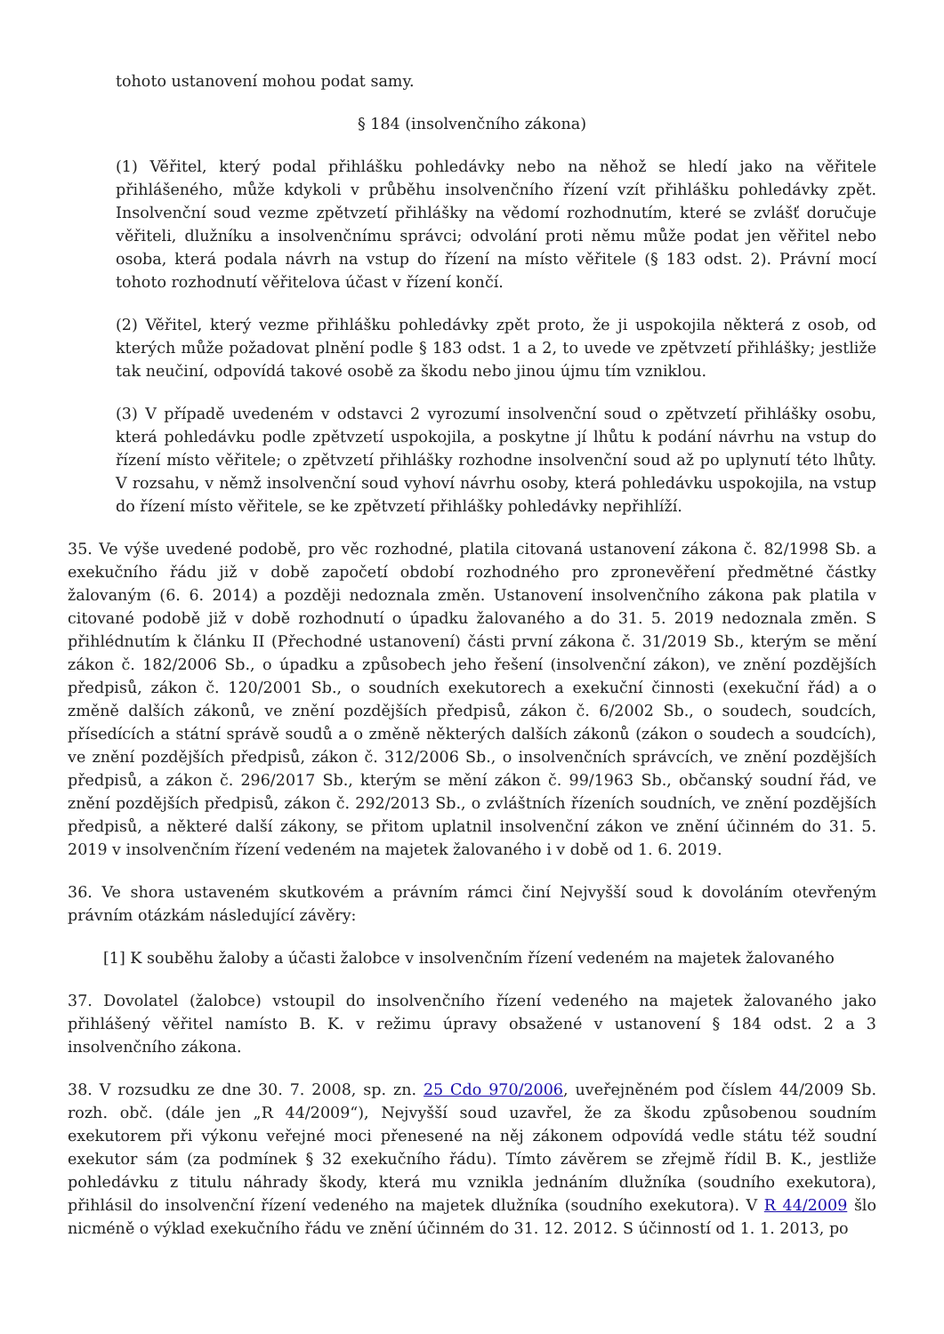tohoto ustanovení mohou podat samy.
§ 184 (insolvenčního zákona)
(1) Věřitel, který podal přihlášku pohledávky nebo na něhož se hledí jako na věřitele přihlášeného, může kdykoli v průběhu insolvenčního řízení vzít přihlášku pohledávky zpět. Insolvenční soud vezme zpětvzetí přihlášky na vědomí rozhodnutím, které se zvlášť doručuje věřiteli, dlužníku a insolvenčnímu správci; odvolání proti němu může podat jen věřitel nebo osoba, která podala návrh na vstup do řízení na místo věřitele (§ 183 odst. 2). Právní mocí tohoto rozhodnutí věřitelova účast v řízení končí.
(2) Věřitel, který vezme přihlášku pohledávky zpět proto, že ji uspokojila některá z osob, od kterých může požadovat plnění podle § 183 odst. 1 a 2, to uvede ve zpětvzetí přihlášky; jestliže tak neučiní, odpovídá takové osobě za škodu nebo jinou újmu tím vzniklou.
(3) V případě uvedeném v odstavci 2 vyrozumí insolvenční soud o zpětvzetí přihlášky osobu, která pohledávku podle zpětvzetí uspokojila, a poskytne jí lhůtu k podání návrhu na vstup do řízení místo věřitele; o zpětvzetí přihlášky rozhodne insolvenční soud až po uplynutí této lhůty. V rozsahu, v němž insolvenční soud vyhoví návrhu osoby, která pohledávku uspokojila, na vstup do řízení místo věřitele, se ke zpětvzetí přihlášky pohledávky nepřihlíží.
35. Ve výše uvedené podobě, pro věc rozhodné, platila citovaná ustanovení zákona č. 82/1998 Sb. a exekučního řádu již v době započetí období rozhodného pro zpronevěření předmětné částky žalovaným (6. 6. 2014) a později nedoznala změn. Ustanovení insolvenčního zákona pak platila v citované podobě již v době rozhodnutí o úpadku žalovaného a do 31. 5. 2019 nedoznala změn. S přihlédnutím k článku II (Přechodné ustanovení) části první zákona č. 31/2019 Sb., kterým se mění zákon č. 182/2006 Sb., o úpadku a způsobech jeho řešení (insolvenční zákon), ve znění pozdějších předpisů, zákon č. 120/2001 Sb., o soudních exekutorech a exekuční činnosti (exekuční řád) a o změně dalších zákonů, ve znění pozdějších předpisů, zákon č. 6/2002 Sb., o soudech, soudcích, přísedících a státní správě soudů a o změně některých dalších zákonů (zákon o soudech a soudcích), ve znění pozdějších předpisů, zákon č. 312/2006 Sb., o insolvenčních správcích, ve znění pozdějších předpisů, a zákon č. 296/2017 Sb., kterým se mění zákon č. 99/1963 Sb., občanský soudní řád, ve znění pozdějších předpisů, zákon č. 292/2013 Sb., o zvláštních řízeních soudních, ve znění pozdějších předpisů, a některé další zákony, se přitom uplatnil insolvenční zákon ve znění účinném do 31. 5. 2019 v insolvenčním řízení vedeném na majetek žalovaného i v době od 1. 6. 2019.
36. Ve shora ustaveném skutkovém a právním rámci činí Nejvyšší soud k dovoláním otevřeným právním otázkám následující závěry:
[1] K souběhu žaloby a účasti žalobce v insolvenčním řízení vedeném na majetek žalovaného
37. Dovolatel (žalobce) vstoupil do insolvenčního řízení vedeného na majetek žalovaného jako přihlášený věřitel namísto B. K. v režimu úpravy obsažené v ustanovení § 184 odst. 2 a 3 insolvenčního zákona.
38. V rozsudku ze dne 30. 7. 2008, sp. zn. 25 Cdo 970/2006, uveřejněném pod číslem 44/2009 Sb. rozh. obč. (dále jen „R 44/2009“), Nejvyšší soud uzavřel, že za škodu způsobenou soudním exekutorem při výkonu veřejné moci přenesené na něj zákonem odpovídá vedle státu též soudní exekutor sám (za podmínek § 32 exekučního řádu). Tímto závěrem se zřejmě řídil B. K., jestliže pohledávku z titulu náhrady škody, která mu vznikla jednáním dlužníka (soudního exekutora), přihlásil do insolvenční řízení vedeného na majetek dlužníka (soudního exekutora). V R 44/2009 šlo nicméně o výklad exekučního řádu ve znění účinném do 31. 12. 2012. S účinností od 1. 1. 2013, po